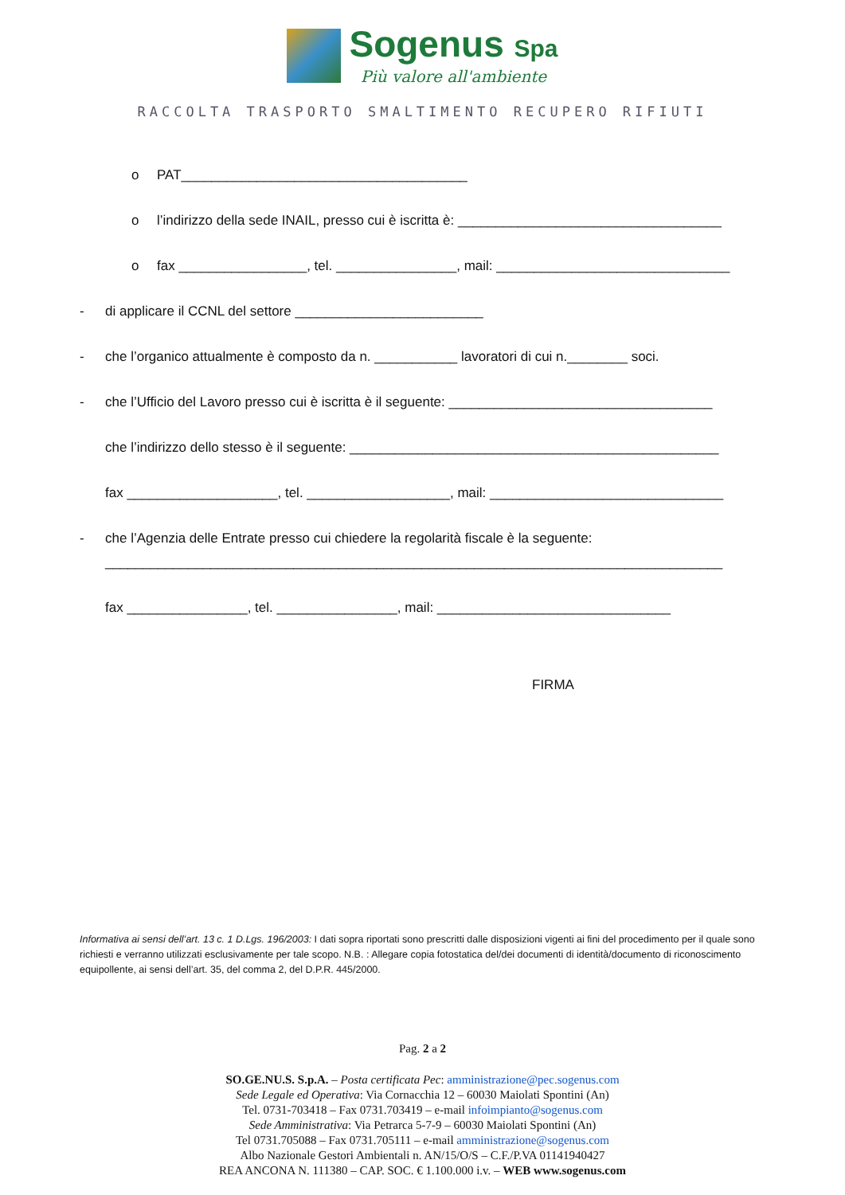Sogenus Spa
Più valore all'ambiente
RACCOLTA TRASPORTO SMALTIMENTO RECUPERO RIFIUTI
o PAT______________________________________
o l’indirizzo della sede INAIL, presso cui è iscritta è: ___________________________________
o fax _________________, tel. ________________, mail: _______________________________
- di applicare il CCNL del settore _________________________
- che l’organico attualmente è composto da n. ___________ lavoratori di cui n.________ soci.
- che l’Ufficio del Lavoro presso cui è iscritta è il seguente: ___________________________________
che l’indirizzo dello stesso è il seguente: _________________________________________________
fax ____________________, tel. ___________________, mail: _______________________________
- che l’Agenzia delle Entrate presso cui chiedere la regolarità fiscale è la seguente:
__________________________________________________________________________________
fax ________________, tel. ________________, mail: _______________________________
FIRMA
Informativa ai sensi dell’art. 13 c. 1 D.Lgs. 196/2003: I dati sopra riportati sono prescritti dalle disposizioni vigenti ai fini del procedimento per il quale sono richiesti e verranno utilizzati esclusivamente per tale scopo. N.B. : Allegare copia fotostatica del/dei documenti di identità/documento di riconoscimento equipollente, ai sensi dell’art. 35, del comma 2, del D.P.R. 445/2000.
Pag. 2 a 2
SO.GE.NU.S. S.p.A. – Posta certificata Pec: amministrazione@pec.sogenus.com
Sede Legale ed Operativa: Via Cornacchia 12 – 60030 Maiolati Spontini (An)
Tel. 0731-703418 – Fax 0731.703419 – e-mail infoimpianto@sogenus.com
Sede Amministrativa: Via Petrarca 5-7-9 – 60030 Maiolati Spontini (An)
Tel 0731.705088 – Fax 0731.705111 – e-mail amministrazione@sogenus.com
Albo Nazionale Gestori Ambientali n. AN/15/O/S – C.F./P.VA 01141940427
REA ANCONA N. 111380 – CAP. SOC. € 1.100.000 i.v. – WEB www.sogenus.com